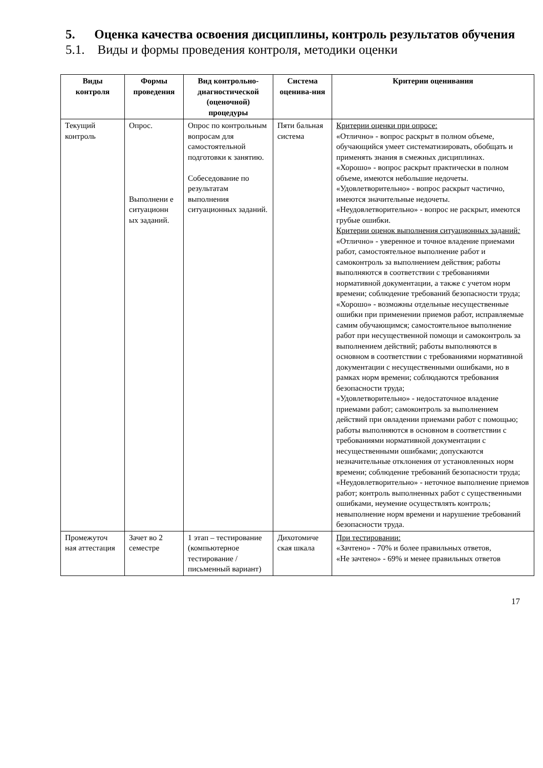5. Оценка качества освоения дисциплины, контроль результатов обучения
5.1. Виды и формы проведения контроля, методики оценки
| Виды контроля | Формы проведения | Вид контрольно-диагностической (оценочной) процедуры | Система оценива-ния | Критерии оценивания |
| --- | --- | --- | --- | --- |
| Текущий контроль | Опрос. Выполнени е ситуационн ых заданий. | Опрос по контрольным вопросам для самостоятельной подготовки к занятию. Собеседование по результатам выполнения ситуационных заданий. | Пяти бальная система | Критерии оценки при опросе: «Отлично» - вопрос раскрыт в полном объеме, обучающийся умеет систематизировать, обобщать и применять знания в смежных дисциплинах. «Хорошо» - вопрос раскрыт практически в полном объеме, имеются небольшие недочеты. «Удовлетворительно» - вопрос раскрыт частично, имеются значительные недочеты. «Неудовлетворительно» - вопрос не раскрыт, имеются грубые ошибки. Критерии оценок выполнения ситуационных заданий : «Отлично» - уверенное и точное владение приемами работ, самостоятельное выполнение работ и самоконтроль за выполнением действия; работы выполняются в соответствии с требованиями нормативной документации, а также с учетом норм времени; соблюдение требований безопасности труда; «Хорошо» - возможны отдельные несущественные ошибки при применении приемов работ, исправляемые самим обучающимся; самостоятельное выполнение работ при несущественной помощи и самоконтроль за выполнением действий; работы выполняются в основном в соответствии с требованиями нормативной документации с несущественными ошибками, но в рамках норм времени; соблюдаются требования безопасности труда; «Удовлетворительно» - недостаточное владение приемами работ; самоконтроль за выполнением действий при овладении приемами работ с помощью; работы выполняются в основном в соответствии с требованиями нормативной документации с несущественными ошибками; допускаются незначительные отклонения от установленных норм времени; соблюдение требований безопасности труда; «Неудовлетворительно» - неточное выполнение приемов работ; контроль выполненных работ с существенными ошибками, неумение осуществлять контроль; невыполнение норм времени и нарушение требований безопасности труда. |
| Промежуточ ная аттестация | Зачет во 2 семестре | 1 этап – тестирование (компьютерное тестирование / письменный вариант) | Дихотомиче ская шкала | При тестировании: «Зачтено» - 70% и более правильных ответов, «Не зачтено» - 69% и менее правильных ответов |
17